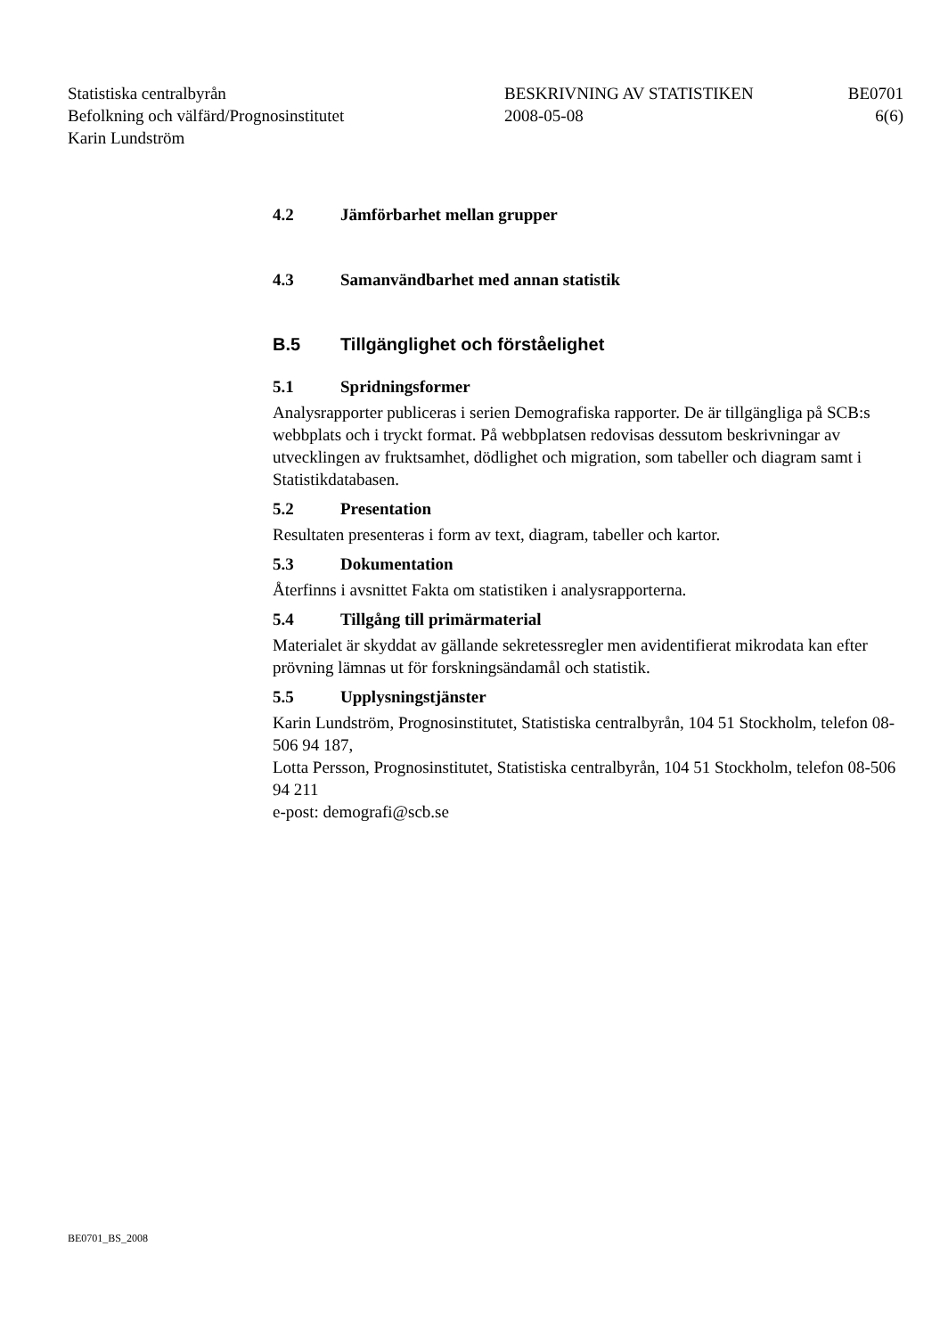Statistiska centralbyrån
Befolkning och välfärd/Prognosinstitutet
Karin Lundström
BESKRIVNING AV STATISTIKEN
2008-05-08
BE0701
6(6)
4.2 Jämförbarhet mellan grupper
4.3 Samanvändbarhet med annan statistik
B.5 Tillgänglighet och förståelighet
5.1 Spridningsformer
Analysrapporter publiceras i serien Demografiska rapporter. De är tillgängliga på SCB:s webbplats och i tryckt format. På webbplatsen redovisas dessutom beskrivningar av utvecklingen av fruktsamhet, dödlighet och migration, som tabeller och diagram samt i Statistikdatabasen.
5.2 Presentation
Resultaten presenteras i form av text, diagram, tabeller och kartor.
5.3 Dokumentation
Återfinns i avsnittet Fakta om statistiken i analysrapporterna.
5.4 Tillgång till primärmaterial
Materialet är skyddat av gällande sekretessregler men avidentifierat mikrodata kan efter prövning lämnas ut för forskningsändamål och statistik.
5.5 Upplysningstjänster
Karin Lundström, Prognosinstitutet, Statistiska centralbyrån, 104 51 Stockholm, telefon 08-506 94 187,
Lotta Persson, Prognosinstitutet, Statistiska centralbyrån, 104 51 Stockholm, telefon 08-506 94 211
e-post: demografi@scb.se
BE0701_BS_2008